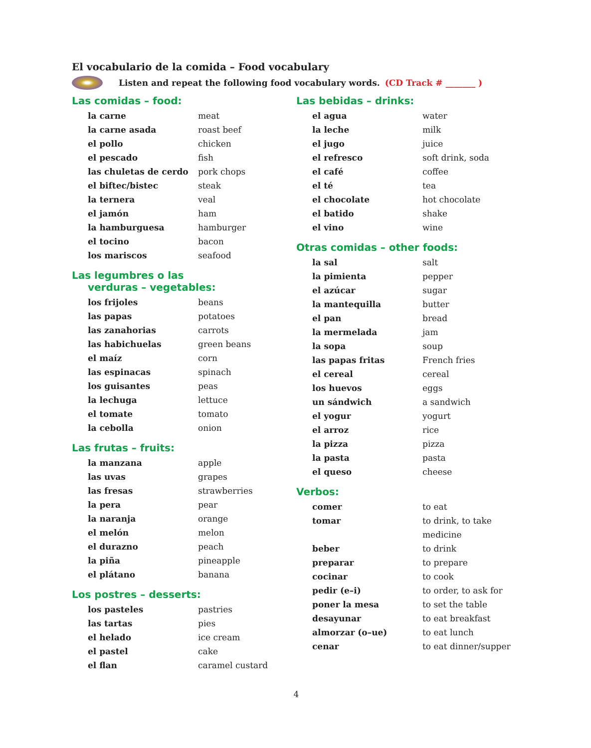El vocabulario de la comida – Food vocabulary
Listen and repeat the following food vocabulary words. (CD Track # _______ )
Las comidas – food:
| la carne | meat |
| la carne asada | roast beef |
| el pollo | chicken |
| el pescado | fish |
| las chuletas de cerdo | pork chops |
| el biftec/bistec | steak |
| la ternera | veal |
| el jamón | ham |
| la hamburguesa | hamburger |
| el tocino | bacon |
| los mariscos | seafood |
Las legumbres o las
verduras – vegetables:
| los frijoles | beans |
| las papas | potatoes |
| las zanahorias | carrots |
| las habichuelas | green beans |
| el maíz | corn |
| las espinacas | spinach |
| los guisantes | peas |
| la lechuga | lettuce |
| el tomate | tomato |
| la cebolla | onion |
Las frutas – fruits:
| la manzana | apple |
| las uvas | grapes |
| las fresas | strawberries |
| la pera | pear |
| la naranja | orange |
| el melón | melon |
| el durazno | peach |
| la piña | pineapple |
| el plátano | banana |
Los postres – desserts:
| los pasteles | pastries |
| las tartas | pies |
| el helado | ice cream |
| el pastel | cake |
| el flan | caramel custard |
Las bebidas – drinks:
| el agua | water |
| la leche | milk |
| el jugo | juice |
| el refresco | soft drink, soda |
| el café | coffee |
| el té | tea |
| el chocolate | hot chocolate |
| el batido | shake |
| el vino | wine |
Otras comidas – other foods:
| la sal | salt |
| la pimienta | pepper |
| el azúcar | sugar |
| la mantequilla | butter |
| el pan | bread |
| la mermelada | jam |
| la sopa | soup |
| las papas fritas | French fries |
| el cereal | cereal |
| los huevos | eggs |
| un sándwich | a sandwich |
| el yogur | yogurt |
| el arroz | rice |
| la pizza | pizza |
| la pasta | pasta |
| el queso | cheese |
Verbos:
| comer | to eat |
| tomar | to drink, to take |
| | medicine |
| beber | to drink |
| preparar | to prepare |
| cocinar | to cook |
| pedir (e–i) | to order, to ask for |
| poner la mesa | to set the table |
| desayunar | to eat breakfast |
| almorzar (o–ue) | to eat lunch |
| cenar | to eat dinner/supper |
4